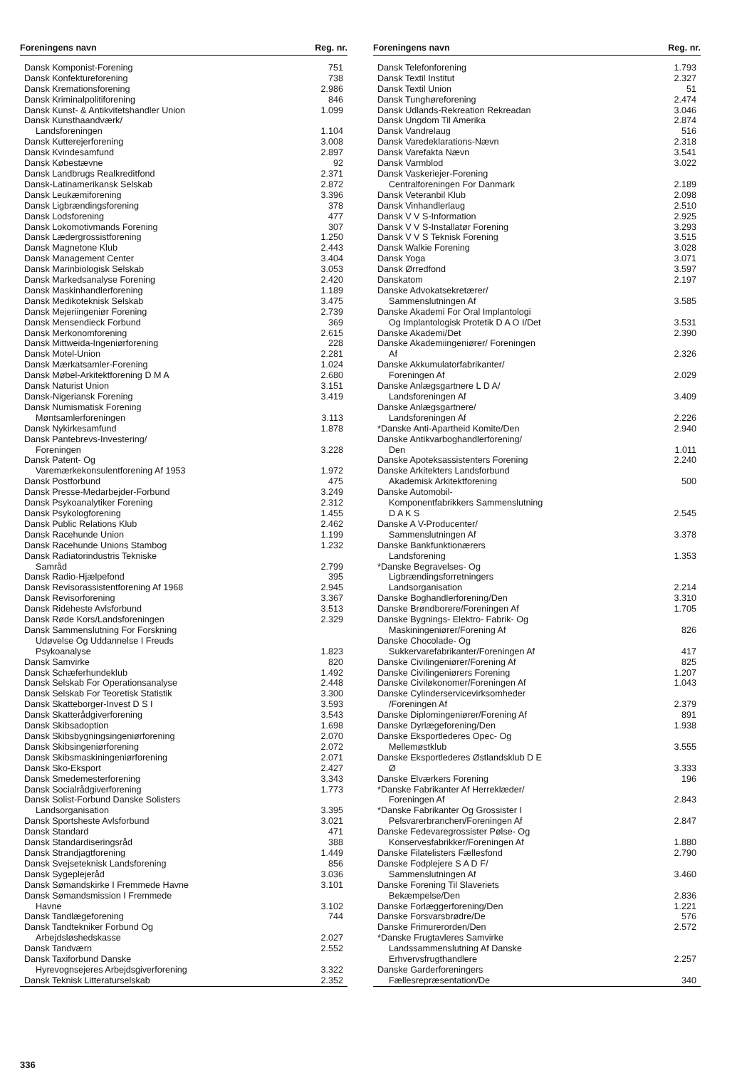| Foreningens navn | Reg. nr. |
| --- | --- |
| Dansk Komponist-Forening | 751 |
| Dansk Konfektureforening | 738 |
| Dansk Kremationsforening | 2.986 |
| Dansk Kriminalpolitiforening | 846 |
| Dansk Kunst- & Antikvitetshandler Union | 1.099 |
| Dansk Kunsthaandværk/ Landsforeningen | 1.104 |
| Dansk Kutterejerforening | 3.008 |
| Dansk Kvindesamfund | 2.897 |
| Dansk Købestævne | 92 |
| Dansk Landbrugs Realkreditfond | 2.371 |
| Dansk-Latinamerikansk Selskab | 2.872 |
| Dansk Leukæmiforening | 3.396 |
| Dansk Ligbrændingsforening | 378 |
| Dansk Lodsforening | 477 |
| Dansk Lokomotivmands Forening | 307 |
| Dansk Lædergrossistforening | 1.250 |
| Dansk Magnetone Klub | 2.443 |
| Dansk Management Center | 3.404 |
| Dansk Marinbiologisk Selskab | 3.053 |
| Dansk Markedsanalyse Forening | 2.420 |
| Dansk Maskinhandlerforening | 1.189 |
| Dansk Medikoteknisk Selskab | 3.475 |
| Dansk Mejeriingeniør Forening | 2.739 |
| Dansk Mensendieck Forbund | 369 |
| Dansk Merkonomforening | 2.615 |
| Dansk Mittweida-Ingeniørforening | 228 |
| Dansk Motel-Union | 2.281 |
| Dansk Mærkatsamler-Forening | 1.024 |
| Dansk Møbel-Arkitektforening D M A | 2.680 |
| Dansk Naturist Union | 3.151 |
| Dansk-Nigeriansk Forening | 3.419 |
| Dansk Numismatisk Forening Møntsamlerforeningen | 3.113 |
| Dansk Nykirkesamfund | 1.878 |
| Dansk Pantebrevs-Investering/ Foreningen | 3.228 |
| Dansk Patent- Og Varemærkekonsulentforening Af 1953 | 1.972 |
| Dansk Postforbund | 475 |
| Dansk Presse-Medarbejder-Forbund | 3.249 |
| Dansk Psykoanalytiker Forening | 2.312 |
| Dansk Psykologforening | 1.455 |
| Dansk Public Relations Klub | 2.462 |
| Dansk Racehunde Union | 1.199 |
| Dansk Racehunde Unions Stambog | 1.232 |
| Dansk Radiatorindustris Tekniske Samråd | 2.799 |
| Dansk Radio-Hjælpefond | 395 |
| Dansk Revisorassistentforening Af 1968 | 2.945 |
| Dansk Revisorforening | 3.367 |
| Dansk Rideheste Avlsforbund | 3.513 |
| Dansk Røde Kors/Landsforeningen | 2.329 |
| Dansk Sammenslutning For Forskning Udøvelse Og Uddannelse I Freuds Psykoanalyse | 1.823 |
| Dansk Samvirke | 820 |
| Dansk Schæferhundeklub | 1.492 |
| Dansk Selskab For Operationsanalyse | 2.448 |
| Dansk Selskab For Teoretisk Statistik | 3.300 |
| Dansk Skatteborger-Invest D S I | 3.593 |
| Dansk Skatterådgiverforening | 3.543 |
| Dansk Skibsadoption | 1.698 |
| Dansk Skibsbygningsingeniørforening | 2.070 |
| Dansk Skibsingeniørforening | 2.072 |
| Dansk Skibsmaskiningeniørforening | 2.071 |
| Dansk Sko-Eksport | 2.427 |
| Dansk Smedemesterforening | 3.343 |
| Dansk Socialrådgiverforening | 1.773 |
| Dansk Solist-Forbund Danske Solisters Landsorganisation | 3.395 |
| Dansk Sportsheste Avlsforbund | 3.021 |
| Dansk Standard | 471 |
| Dansk Standardiseringsråd | 388 |
| Dansk Strandjagtforening | 1.449 |
| Dansk Svejseteknisk Landsforening | 856 |
| Dansk Sygeplejeråd | 3.036 |
| Dansk Sømandskirke I Fremmede Havne | 3.101 |
| Dansk Sømandsmission I Fremmede Havne | 3.102 |
| Dansk Tandlægeforening | 744 |
| Dansk Tandtekniker Forbund Og Arbejdsløshedskasse | 2.027 |
| Dansk Tandværn | 2.552 |
| Dansk Taxiforbund Danske Hyrevognsejeres Arbejdsgiverforening | 3.322 |
| Dansk Teknisk Litteraturselskab | 2.352 |
| Foreningens navn | Reg. nr. |
| --- | --- |
| Dansk Telefonforening | 1.793 |
| Dansk Textil Institut | 2.327 |
| Dansk Textil Union | 51 |
| Dansk Tunghøreforening | 2.474 |
| Dansk Udlands-Rekreation Rekreadan | 3.046 |
| Dansk Ungdom Til Amerika | 2.874 |
| Dansk Vandrelaug | 516 |
| Dansk Varedeklarations-Nævn | 2.318 |
| Dansk Varefakta Nævn | 3.541 |
| Dansk Varmblod | 3.022 |
| Dansk Vaskeriejer-Forening Centralforeningen For Danmark | 2.189 |
| Dansk Veteranbil Klub | 2.098 |
| Dansk Vinhandlerlaug | 2.510 |
| Dansk V V S-Information | 2.925 |
| Dansk V V S-Installatør Forening | 3.293 |
| Dansk V V S Teknisk Forening | 3.515 |
| Dansk Walkie Forening | 3.028 |
| Dansk Yoga | 3.071 |
| Dansk Ørredfond | 3.597 |
| Danskatom | 2.197 |
| Danske Advokatsekretærer/ Sammenslutningen Af | 3.585 |
| Danske Akademi For Oral Implantologi Og Implantologisk Protetik D A O I/Det | 3.531 |
| Danske Akademi/Det | 2.390 |
| Danske Akademiingeniører/ Foreningen Af | 2.326 |
| Danske Akkumulatorfabrikanter/ Foreningen Af | 2.029 |
| Danske Anlægsgartnere L D A/ Landsforeningen Af | 3.409 |
| Danske Anlægsgartnere/ Landsforeningen Af | 2.226 |
| *Danske Anti-Apartheid Komite/Den | 2.940 |
| Danske Antikvarboghandlerforening/ Den | 1.011 |
| Danske Apoteksassistenters Forening | 2.240 |
| Danske Arkitekters Landsforbund Akademisk Arkitektforening | 500 |
| Danske Automobil- Komponentfabrikkers Sammenslutning D A K S | 2.545 |
| Danske A V-Producenter/ Sammenslutningen Af | 3.378 |
| Danske Bankfunktionærers Landsforening | 1.353 |
| *Danske Begravelses- Og Ligbrændingsforretningers Landsorganisation | 2.214 |
| Danske Boghandlerforening/Den | 3.310 |
| Danske Brøndborere/Foreningen Af | 1.705 |
| Danske Bygnings- Elektro- Fabrik- Og Maskiningeniører/Forening Af | 826 |
| Danske Chocolade- Og Sukkervarefabrikanter/Foreningen Af | 417 |
| Danske Civilingeniører/Forening Af | 825 |
| Danske Civilingeniørers Forening | 1.207 |
| Danske Civiløkonomer/Foreningen Af | 1.043 |
| Danske Cylinderservicevirksomheder /Foreningen Af | 2.379 |
| Danske Diplomingeniører/Forening Af | 891 |
| Danske Dyrlægeforening/Den | 1.938 |
| Danske Eksportlederes Opec- Og Mellemøstklub | 3.555 |
| Danske Eksportlederes Østlandsklub D E Ø | 3.333 |
| Danske Elværkers Forening | 196 |
| *Danske Fabrikanter Af Herreklæder/ Foreningen Af | 2.843 |
| *Danske Fabrikanter Og Grossister I Pelsvarerbranchen/Foreningen Af | 2.847 |
| Danske Fedevaregrossister Pølse- Og Konservesfabrikker/Foreningen Af | 1.880 |
| Danske Filatelisters Fællesfond | 2.790 |
| Danske Fodplejere S A D F/ Sammenslutningen Af | 3.460 |
| Danske Forening Til Slaveriets Bekæmpelse/Den | 2.836 |
| Danske Forlæggerforening/Den | 1.221 |
| Danske Forsvarsbrødre/De | 576 |
| Danske Frimurerorden/Den | 2.572 |
| *Danske Frugtavleres Samvirke Landssammenslutning Af Danske Erhvervsfrugthandlere | 2.257 |
| Danske Garderforeningers Fællesrepræsentation/De | 340 |
336